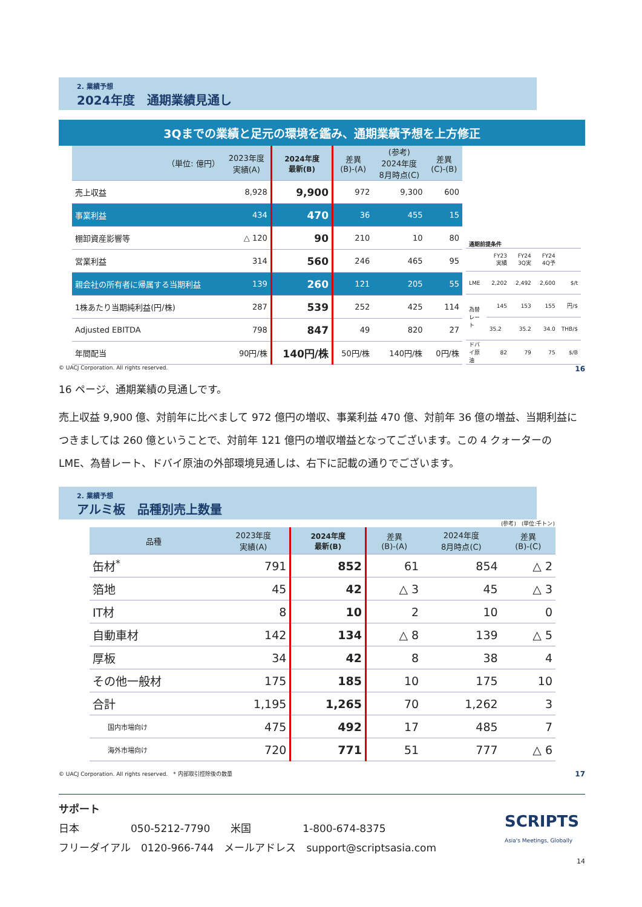2. 業績予想
2024年度　通期業績見通し
3Qまでの業績と足元の環境を鑑み、通期業績予想を上方修正
| （単位: 億円） | 2023年度 実績(A) | 2024年度 最新(B) | 差異 (B)-(A) | (参考) 2024年度 8月時点(C) | 差異 (C)-(B) |
| --- | --- | --- | --- | --- | --- |
| 売上収益 | 8,928 | 9,900 | 972 | 9,300 | 600 |
| 事業利益 | 434 | 470 | 36 | 455 | 15 |
| 棚卸資産影響等 | △ 120 | 90 | 210 | 10 | 80 |
| 営業利益 | 314 | 560 | 246 | 465 | 95 |
| 親会社の所有者に帰属する当期利益 | 139 | 260 | 121 | 205 | 55 |
| 1株あたり当期純利益(円/株) | 287 | 539 | 252 | 425 | 114 |
| Adjusted EBITDA | 798 | 847 | 49 | 820 | 27 |
| 年間配当 | 90円/株 | 140円/株 | 50円/株 | 140円/株 | 0円/株 |
| 通期前提条件 | | | | |
| | FY23 実績 | FY24 3Q実 | FY24 4Q予 | |
| LME | 2,202 | 2,492 | 2,600 | $/t |
| 為替レート | 145 | 153 | 155 | 円/$ |
| | 35.2 | 35.2 | 34.0 | THB/$ |
| ドバイ原油 | 82 | 79 | 75 | $/B |
© UACJ Corporation. All rights reserved. 16
16 ページ、通期業績の見通しです。
売上収益 9,900 億、対前年に比べまして 972 億円の増収、事業利益 470 億、対前年 36 億の増益、当期利益につきましては 260 億ということで、対前年 121 億円の増収増益となってございます。この 4 クォーターの LME、為替レート、ドバイ原油の外部環境見通しは、右下に記載の通りでございます。
2. 業績予想
アルミ板　品種別売上数量
(参考)　(単位:千トン)
| 品種 | 2023年度 実績(A) | 2024年度 最新(B) | 差異 (B)-(A) | 2024年度 8月時点(C) | 差異 (B)-(C) |
| --- | --- | --- | --- | --- | --- |
| 缶材<sup>*</sup> | 791 | 852 | 61 | 854 | △ 2 |
| 箔地 | 45 | 42 | △ 3 | 45 | △ 3 |
| IT材 | 8 | 10 | 2 | 10 | 0 |
| 自動車材 | 142 | 134 | △ 8 | 139 | △ 5 |
| 厚板 | 34 | 42 | 8 | 38 | 4 |
| その他一般材 | 175 | 185 | 10 | 175 | 10 |
| 合計 | 1,195 | 1,265 | 70 | 1,262 | 3 |
| 国内市場向け | 475 | 492 | 17 | 485 | 7 |
| 海外市場向け | 720 | 771 | 51 | 777 | △ 6 |
© UACJ Corporation. All rights reserved.　* 内部取引控除後の数量 17
サポート
日本　　　　　050-5212-7790　　米国　　　　　1-800-674-8375
フリーダイアル　0120-966-744　メールアドレス　support@scriptsasia.com
SCRIPTS
Asia's Meetings, Globally
14